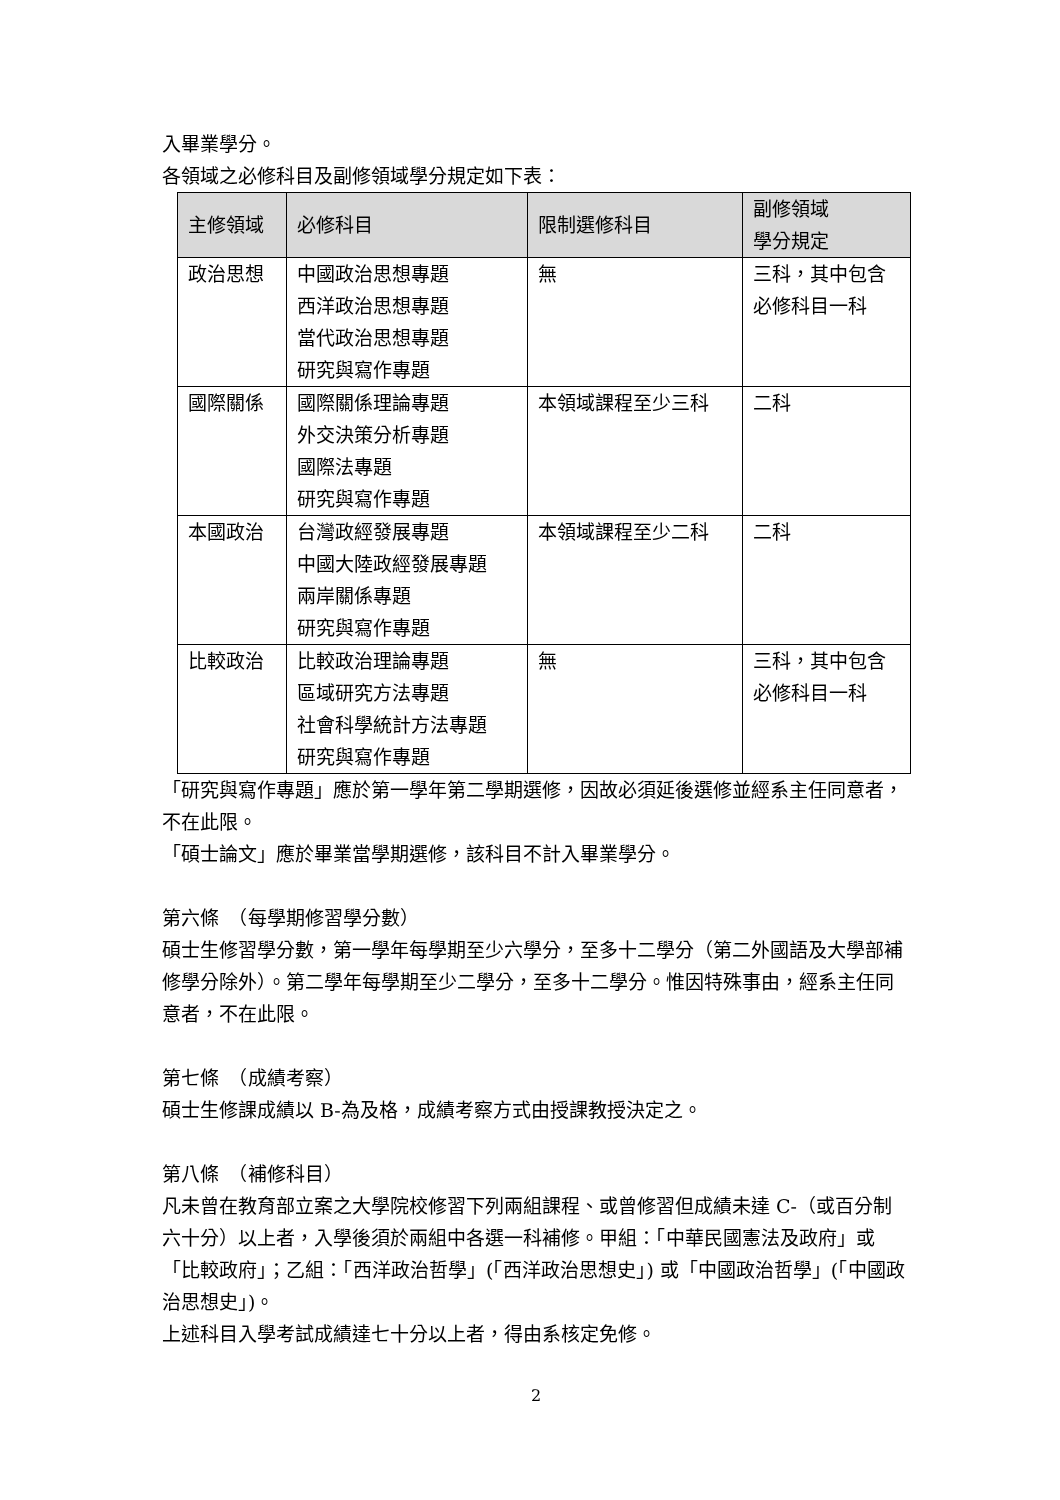入畢業學分。
各領域之必修科目及副修領域學分規定如下表：
| 主修領域 | 必修科目 | 限制選修科目 | 副修領域 學分規定 |
| --- | --- | --- | --- |
| 政治思想 | 中國政治思想專題 西洋政治思想專題 當代政治思想專題 研究與寫作專題 | 無 | 三科，其中包含 必修科目一科 |
| 國際關係 | 國際關係理論專題 外交決策分析專題 國際法專題 研究與寫作專題 | 本領域課程至少三科 | 二科 |
| 本國政治 | 台灣政經發展專題 中國大陸政經發展專題 兩岸關係專題 研究與寫作專題 | 本領域課程至少二科 | 二科 |
| 比較政治 | 比較政治理論專題 區域研究方法專題 社會科學統計方法專題 研究與寫作專題 | 無 | 三科，其中包含 必修科目一科 |
「研究與寫作專題」應於第一學年第二學期選修，因故必須延後選修並經系主任同意者，不在此限。
「碩士論文」應於畢業當學期選修，該科目不計入畢業學分。
第六條　（每學期修習學分數）
碩士生修習學分數，第一學年每學期至少六學分，至多十二學分（第二外國語及大學部補修學分除外）。第二學年每學期至少二學分，至多十二學分。惟因特殊事由，經系主任同意者，不在此限。
第七條　（成績考察）
碩士生修課成績以 B-為及格，成績考察方式由授課教授決定之。
第八條　（補修科目）
凡未曾在教育部立案之大學院校修習下列兩組課程、或曾修習但成績未達 C-（或百分制六十分）以上者，入學後須於兩組中各選一科補修。甲組：「中華民國憲法及政府」或「比較政府」；乙組：「西洋政治哲學」(「西洋政治思想史」) 或「中國政治哲學」(「中國政治思想史」)。
上述科目入學考試成績達七十分以上者，得由系核定免修。
2